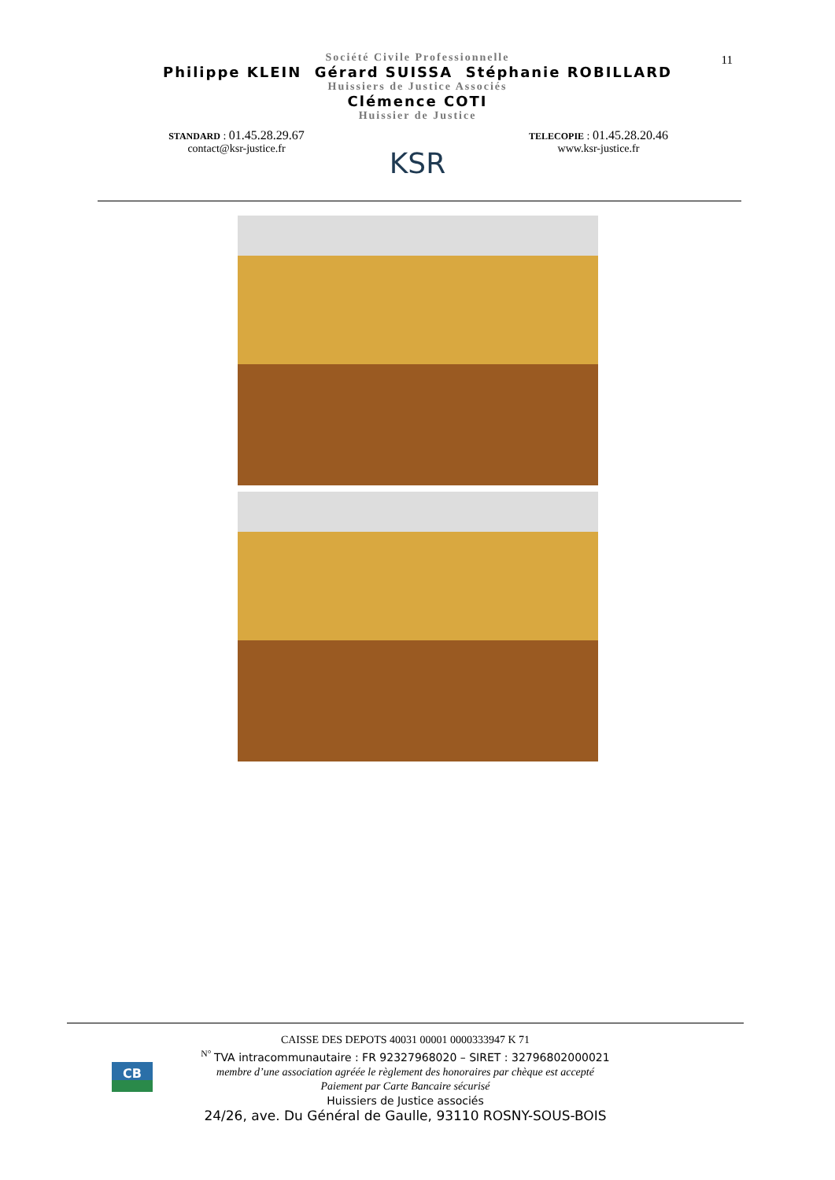11
Société Civile Professionnelle
Philippe KLEIN Gérard SUISSA Stéphanie ROBILLARD
Huissiers de Justice Associés
Clémence COTI
Huissier de Justice
STANDARD : 01.45.28.29.67
contact@ksr-justice.fr
KSR
TELECOPIE : 01.45.28.20.46
www.ksr-justice.fr
CB
CAISSE DES DEPOTS 40031 00001 0000333947 K 71
<sup>N°</sup> TVA intracommunautaire : FR 92327968020 – SIRET : 32796802000021
membre d’une association agréée le règlement des honoraires par chèque est accepté
Paiement par Carte Bancaire sécurisé
Huissiers de Justice associés
24/26, ave. Du Général de Gaulle, 93110 ROSNY-SOUS-BOIS